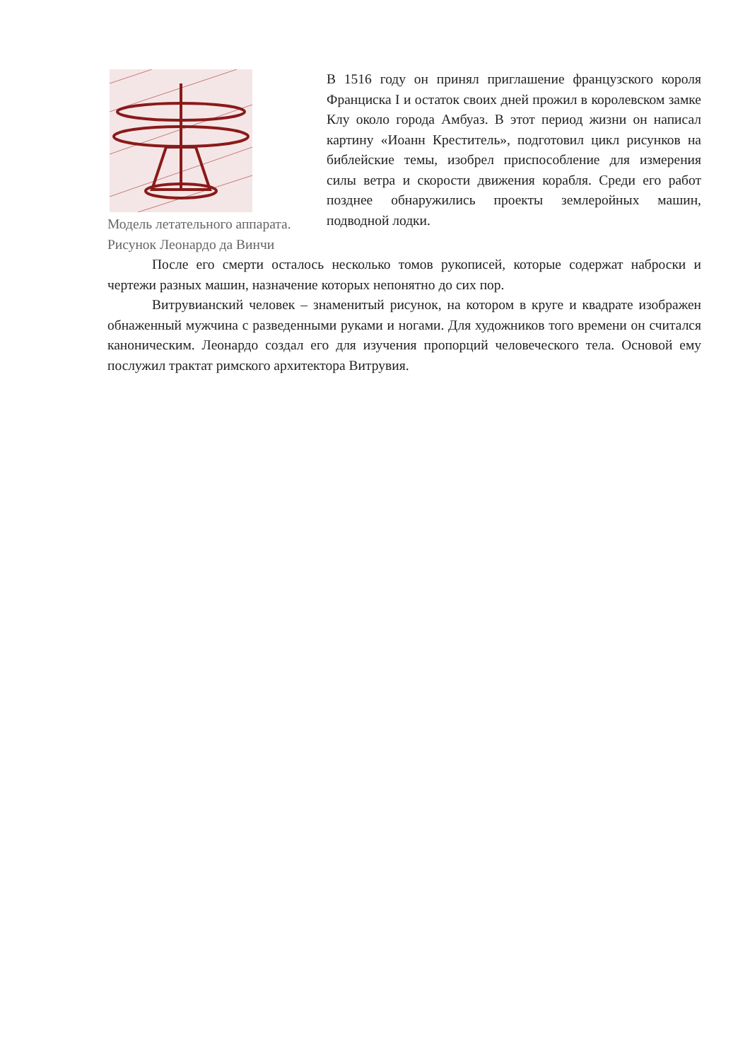Модель летательного аппарата.
Рисунок Леонардо да Винчи
В 1516 году он принял приглашение французского короля Франциска I и остаток своих дней прожил в королевском замке Клу около города Амбуаз. В этот период жизни он написал картину «Иоанн Креститель», подготовил цикл рисунков на библейские темы, изобрел приспособление для измерения силы ветра и скорости движения корабля. Среди его работ позднее обнаружились проекты землеройных машин, подводной лодки.
После его смерти осталось несколько томов рукописей, которые содержат наброски и чертежи разных машин, назначение которых непонятно до сих пор.
Витрувианский человек – знаменитый рисунок, на котором в круге и квадрате изображен обнаженный мужчина с разведенными руками и ногами. Для художников того времени он считался каноническим. Леонардо создал его для изучения пропорций человеческого тела. Основой ему послужил трактат римского архитектора Витрувия.